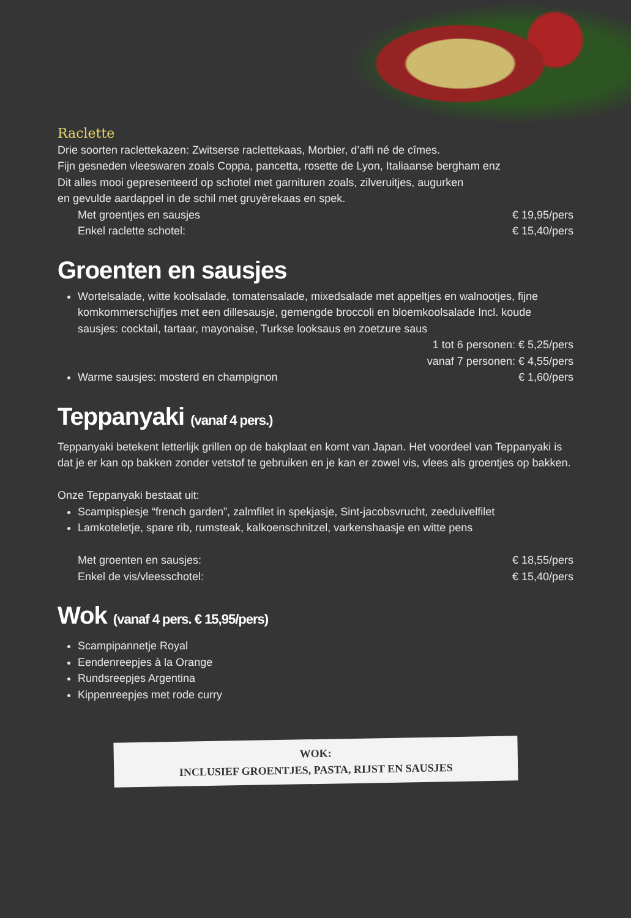Raclette
Drie soorten raclettekazen: Zwitserse raclettekaas, Morbier, d’affi né de cîmes.
Fijn gesneden vleeswaren zoals Coppa, pancetta, rosette de Lyon, Italiaanse bergham enz
Dit alles mooi gepresenteerd op schotel met garnituren zoals, zilveruitjes, augurken
en gevulde aardappel in de schil met gruyèrekaas en spek.
Met groentjes en sausjes € 19,95/pers
Enkel raclette schotel: € 15,40/pers
Groenten en sausjes
Wortelsalade, witte koolsalade, tomatensalade, mixedsalade met appeltjes en walnootjes, fijne komkommerschijfjes met een dillesausje, gemengde broccoli en bloemkoolsalade Incl. koude sausjes: cocktail, tartaar, mayonaise, Turkse looksaus en zoetzure saus
1 tot 6 personen: € 5,25/pers
vanaf 7 personen: € 4,55/pers
Warme sausjes: mosterd en champignon € 1,60/pers
Teppanyaki (vanaf 4 pers.)
Teppanyaki betekent letterlijk grillen op de bakplaat en komt van Japan. Het voordeel van Teppanyaki is dat je er kan op bakken zonder vetstof te gebruiken en je kan er zowel vis, vlees als groentjes op bakken.
Onze Teppanyaki bestaat uit:
Scampispiesje “french garden”, zalmfilet in spekjasje, Sint-jacobsvrucht, zeeduivelfilet
Lamkoteletje, spare rib, rumsteak, kalkoenschnitzel, varkenshaasje en witte pens
Met groenten en sausjes: € 18,55/pers
Enkel de vis/vleesschotel: € 15,40/pers
Wok (vanaf 4 pers. € 15,95/pers)
Scampipannetje Royal
Eendenreepjes à la Orange
Rundsreepjes Argentina
Kippenreepjes met rode curry
WOK:
INCLUSIEF GROENTJES, PASTA, RIJST EN SAUSJES